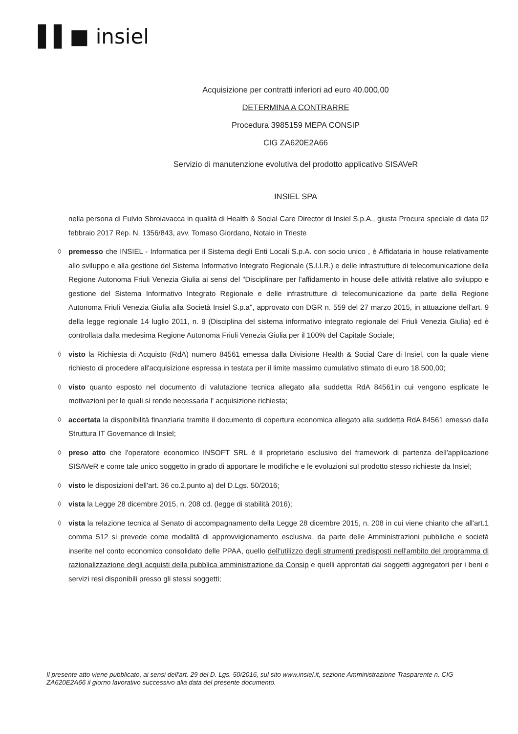▌▌■ insiel
Acquisizione per contratti inferiori ad euro 40.000,00
DETERMINA A CONTRARRE
Procedura 3985159 MEPA CONSIP
CIG ZA620E2A66
Servizio di manutenzione evolutiva del prodotto applicativo SISAVeR
INSIEL SPA
nella persona di Fulvio Sbroiavacca in qualità di Health & Social Care Director di Insiel S.p.A., giusta Procura speciale di data 02 febbraio 2017 Rep. N. 1356/843, avv. Tomaso Giordano, Notaio in Trieste
◊ premesso che INSIEL - Informatica per il Sistema degli Enti Locali S.p.A. con socio unico , è Affidataria in house relativamente allo sviluppo e alla gestione del Sistema Informativo Integrato Regionale (S.I.I.R.) e delle infrastrutture di telecomunicazione della Regione Autonoma Friuli Venezia Giulia ai sensi del "Disciplinare per l'affidamento in house delle attività relative allo sviluppo e gestione del Sistema Informativo Integrato Regionale e delle infrastrutture di telecomunicazione da parte della Regione Autonoma Friuli Venezia Giulia alla Società Insiel S.p.a", approvato con DGR n. 559 del 27 marzo 2015, in attuazione dell'art. 9 della legge regionale 14 luglio 2011, n. 9 (Disciplina del sistema informativo integrato regionale del Friuli Venezia Giulia) ed è controllata dalla medesima Regione Autonoma Friuli Venezia Giulia per il 100% del Capitale Sociale;
◊ visto la Richiesta di Acquisto (RdA) numero 84561 emessa dalla Divisione Health & Social Care di Insiel, con la quale viene richiesto di procedere all'acquisizione espressa in testata per il limite massimo cumulativo stimato di euro 18.500,00;
◊ visto quanto esposto nel documento di valutazione tecnica allegato alla suddetta RdA 84561in cui vengono esplicate le motivazioni per le quali si rende necessaria l' acquisizione richiesta;
◊ accertata la disponibilità finanziaria tramite il documento di copertura economica allegato alla suddetta RdA 84561 emesso dalla Struttura IT Governance di Insiel;
◊ preso atto che l'operatore economico INSOFT SRL è il proprietario esclusivo del framework di partenza dell'applicazione SISAVeR e come tale unico soggetto in grado di apportare le modifiche e le evoluzioni sul prodotto stesso richieste da Insiel;
◊ visto le disposizioni dell'art. 36 co.2.punto a) del D.Lgs. 50/2016;
◊ vista la Legge 28 dicembre 2015, n. 208 cd. (legge di stabilità 2016);
◊ vista la relazione tecnica al Senato di accompagnamento della Legge 28 dicembre 2015, n. 208 in cui viene chiarito che all'art.1 comma 512 si prevede come modalità di approvvigionamento esclusiva, da parte delle Amministrazioni pubbliche e società inserite nel conto economico consolidato delle PPAA, quello dell'utilizzo degli strumenti predisposti nell'ambito del programma di razionalizzazione degli acquisti della pubblica amministrazione da Consip e quelli approntati dai soggetti aggregatori per i beni e servizi resi disponibili presso gli stessi soggetti;
Il presente atto viene pubblicato, ai sensi dell'art. 29 del D. Lgs. 50/2016, sul sito www.insiel.it, sezione Amministrazione Trasparente n. CIG ZA620E2A66 il giorno lavorativo successivo alla data del presente documento.